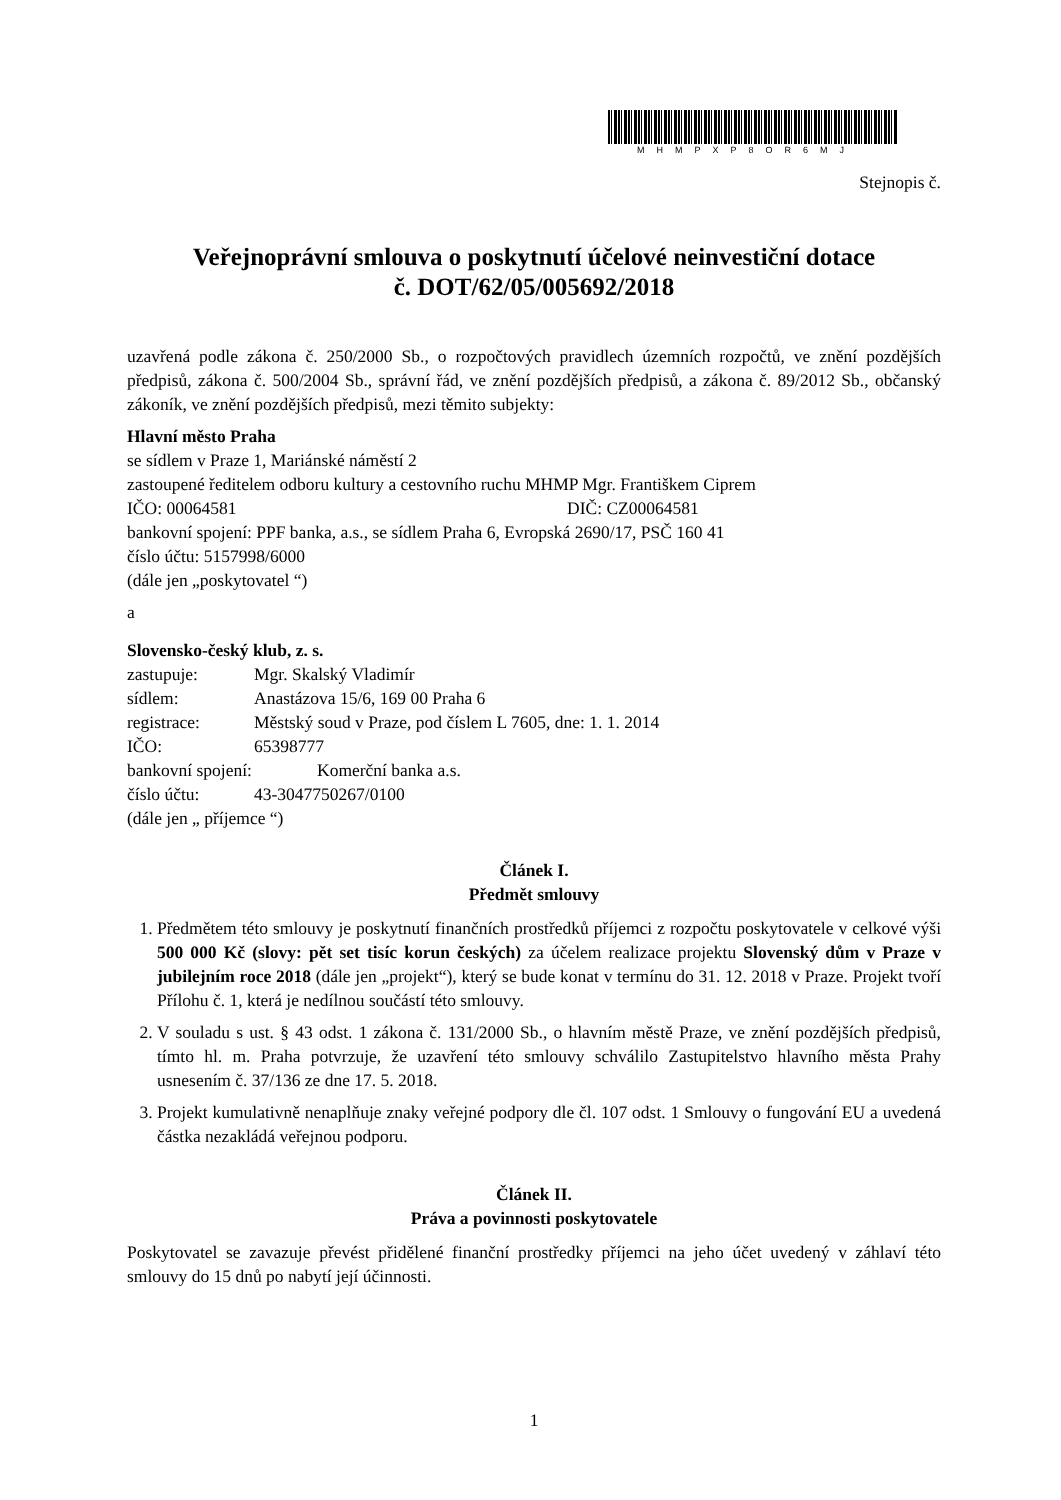MHMPXP8OR6MJ
Stejnopis č.
Veřejnoprávní smlouva o poskytnutí účelové neinvestiční dotace
č. DOT/62/05/005692/2018
uzavřená podle zákona č. 250/2000 Sb., o rozpočtových pravidlech územních rozpočtů, ve znění pozdějších předpisů, zákona č. 500/2004 Sb., správní řád, ve znění pozdějších předpisů, a zákona č. 89/2012 Sb., občanský zákoník, ve znění pozdějších předpisů, mezi těmito subjekty:
Hlavní město Praha
se sídlem v Praze 1, Mariánské náměstí 2
zastoupené ředitelem odboru kultury a cestovního ruchu MHMP Mgr. Františkem Ciprem
IČO: 00064581 DIČ: CZ00064581
bankovní spojení: PPF banka, a.s., se sídlem Praha 6, Evropská 2690/17, PSČ 160 41
číslo účtu: 5157998/6000
(dále jen „poskytovatel “)
a
Slovensko-český klub, z. s.
zastupuje: Mgr. Skalský Vladimír
sídlem: Anastázova 15/6, 169 00 Praha 6
registrace: Městský soud v Praze, pod číslem L 7605, dne: 1. 1. 2014
IČO: 65398777
bankovní spojení: Komerční banka a.s.
číslo účtu: 43-3047750267/0100
(dále jen „ příjemce “)
Článek I.
Předmět smlouvy
1. Předmětem této smlouvy je poskytnutí finančních prostředků příjemci z rozpočtu poskytovatele v celkové výši 500 000 Kč (slovy: pět set tisíc korun českých) za účelem realizace projektu Slovenský dům v Praze v jubilejním roce 2018 (dále jen „projekt“), který se bude konat v termínu do 31. 12. 2018 v Praze. Projekt tvoří Přílohu č. 1, která je nedílnou součástí této smlouvy.
2. V souladu s ust. § 43 odst. 1 zákona č. 131/2000 Sb., o hlavním městě Praze, ve znění pozdějších předpisů, tímto hl. m. Praha potvrzuje, že uzavření této smlouvy schválilo Zastupitelstvo hlavního města Prahy usnesením č. 37/136 ze dne 17. 5. 2018.
3. Projekt kumulativně nenaplňuje znaky veřejné podpory dle čl. 107 odst. 1 Smlouvy o fungování EU a uvedená částka nezakládá veřejnou podporu.
Článek II.
Práva a povinnosti poskytovatele
Poskytovatel se zavazuje převést přidělené finanční prostředky příjemci na jeho účet uvedený v záhlaví této smlouvy do 15 dnů po nabytí její účinnosti.
1